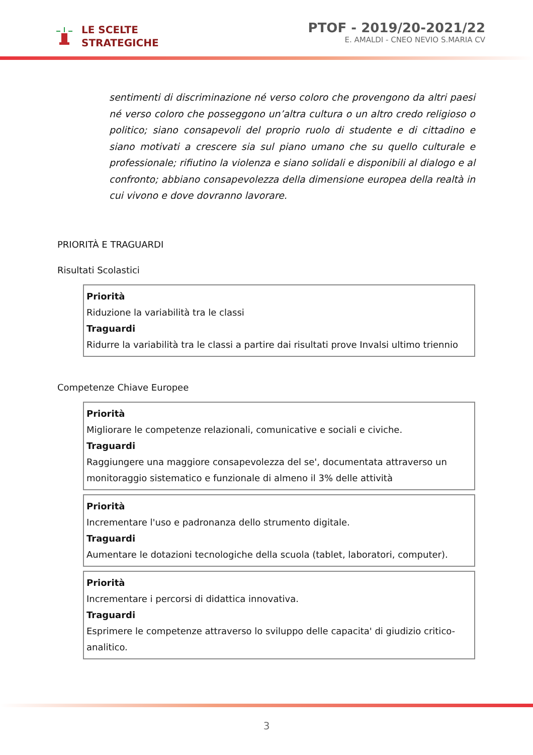LE SCELTE
STRATEGICHE
PTOF - 2019/20-2021/22
E. AMALDI - CNEO NEVIO S.MARIA CV
sentimenti di discriminazione né verso coloro che provengono da altri paesi né verso coloro che posseggono un’altra cultura o un altro credo religioso o politico; siano consapevoli del proprio ruolo di studente e di cittadino e siano motivati a crescere sia sul piano umano che su quello culturale e professionale; rifiutino la violenza e siano solidali e disponibili al dialogo e al confronto; abbiano consapevolezza della dimensione europea della realtà in cui vivono e dove dovranno lavorare.
PRIORITÀ E TRAGUARDI
Risultati Scolastici
| Priorità Riduzione la variabilità tra le classi Traguardi Ridurre la variabilità tra le classi a partire dai risultati prove Invalsi ultimo triennio |
Competenze Chiave Europee
| Priorità Migliorare le competenze relazionali, comunicative e sociali e civiche. Traguardi Raggiungere una maggiore consapevolezza del se', documentata attraverso un monitoraggio sistematico e funzionale di almeno il 3% delle attività |
| Priorità Incrementare l'uso e padronanza dello strumento digitale. Traguardi Aumentare le dotazioni tecnologiche della scuola (tablet, laboratori, computer). |
| Priorità Incrementare i percorsi di didattica innovativa. Traguardi Esprimere le competenze attraverso lo sviluppo delle capacita' di giudizio critico-analitico. |
3